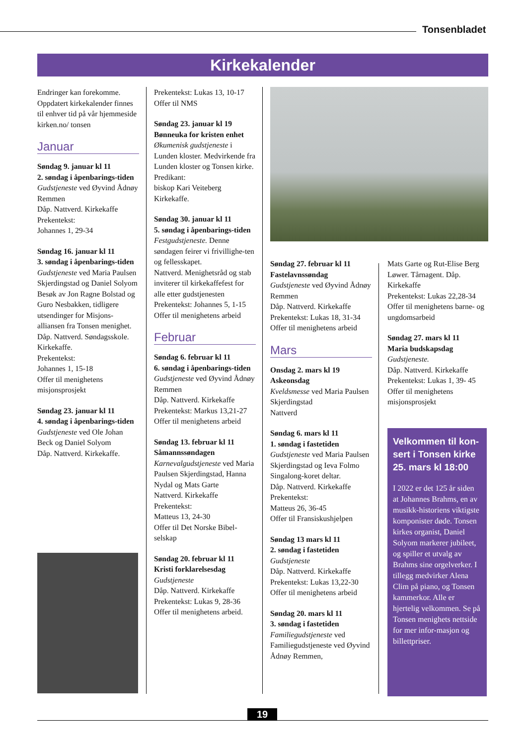Tonsenbladet
Kirkekalender
Endringer kan forekomme. Oppdatert kirkekalender finnes til enhver tid på vår hjemmeside kirken.no/ tonsen
Januar
Søndag 9. januar kl 11
2. søndag i åpenbarings-tiden
Gudstjeneste ved Øyvind Ådnøy Remmen
Dåp. Nattverd. Kirkekaffe
Prekentekst:
Johannes 1, 29-34
Søndag 16. januar kl 11
3. søndag i åpenbarings-tiden
Gudstjeneste ved Maria Paulsen Skjerdingstad og Daniel Solyom
Besøk av Jon Ragne Bolstad og Guro Nesbakken, tidligere utsendinger for Misjons-alliansen fra Tonsen menighet. Dåp. Nattverd. Søndagsskole. Kirkekaffe.
Prekentekst:
Johannes 1, 15-18
Offer til menighetens misjonsprosjekt
Søndag 23. januar kl 11
4. søndag i åpenbarings-tiden
Gudstjeneste ved Ole Johan Beck og Daniel Solyom
Dåp. Nattverd. Kirkekaffe.
Prekentekst: Lukas 13, 10-17
Offer til NMS
Søndag 23. januar kl 19
Bønneuka for kristen enhet
Økumenisk gudstjeneste i Lunden kloster. Medvirkende fra Lunden kloster og Tonsen kirke. Predikant:
biskop Kari Veiteberg
Kirkekaffe.
Søndag 30. januar kl 11
5. søndag i åpenbarings-tiden
Festgudstjeneste. Denne søndagen feirer vi frivillighe-ten og fellesskapet.
Nattverd. Menighetsråd og stab inviterer til kirkekaffefest for alle etter gudstjenesten
Prekentekst: Johannes 5, 1-15
Offer til menighetens arbeid
Februar
Søndag 6. februar kl 11
6. søndag i åpenbarings-tiden
Gudstjeneste ved Øyvind Ådnøy Remmen
Dåp. Nattverd. Kirkekaffe
Prekentekst: Markus 13,21-27
Offer til menighetens arbeid
Søndag 13. februar kl 11
Såmannssøndagen
Karnevalgudstjeneste ved Maria Paulsen Skjerdingstad, Hanna Nydal og Mats Garte
Nattverd. Kirkekaffe
Prekentekst:
Matteus 13, 24-30
Offer til Det Norske Bibel-selskap
Søndag 20. februar kl 11
Kristi forklarelsesdag
Gudstjeneste
Dåp. Nattverd. Kirkekaffe
Prekentekst: Lukas 9, 28-36
Offer til menighetens arbeid.
Søndag 27. februar kl 11
Fastelavnssøndag
Gudstjeneste ved Øyvind Ådnøy Remmen
Dåp. Nattverd. Kirkekaffe
Prekentekst: Lukas 18, 31-34
Offer til menighetens arbeid
Mars
Onsdag 2. mars kl 19
Askeonsdag
Kveldsmesse ved Maria Paulsen Skjerdingstad
Nattverd
Søndag 6. mars kl 11
1. søndag i fastetiden
Gudstjeneste ved Maria Paulsen Skjerdingstad og Ieva Folmo
Singalong-koret deltar.
Dåp. Nattverd. Kirkekaffe
Prekentekst:
Matteus 26, 36-45
Offer til Fransiskushjelpen
Søndag 13 mars kl 11
2. søndag i fastetiden
Gudstjeneste
Dåp. Nattverd. Kirkekaffe
Prekentekst: Lukas 13,22-30
Offer til menighetens arbeid
Søndag 20. mars kl 11
3. søndag i fastetiden
Familiegudstjeneste ved Familiegudstjeneste ved Øyvind Ådnøy Remmen,
Mats Garte og Rut-Elise Berg Løwer. Tårnagent. Dåp. Kirkekaffe
Prekentekst: Lukas 22,28-34
Offer til menighetens barne- og ungdomsarbeid
Søndag 27. mars kl 11
Maria budskapsdag
Gudstjeneste.
Dåp. Nattverd. Kirkekaffe
Prekentekst: Lukas 1, 39- 45
Offer til menighetens misjonsprosjekt
Velkommen til kon-sert i Tonsen kirke 25. mars kl 18:00
I 2022 er det 125 år siden at Johannes Brahms, en av musikk-historiens viktigste komponister døde. Tonsen kirkes organist, Daniel Solyom markerer jubileet, og spiller et utvalg av Brahms sine orgelverker. I tillegg medvirker Alena Clim på piano, og Tonsen kammerkor. Alle er hjertelig velkommen. Se på Tonsen menighets nettside for mer infor-masjon og billettpriser.
19